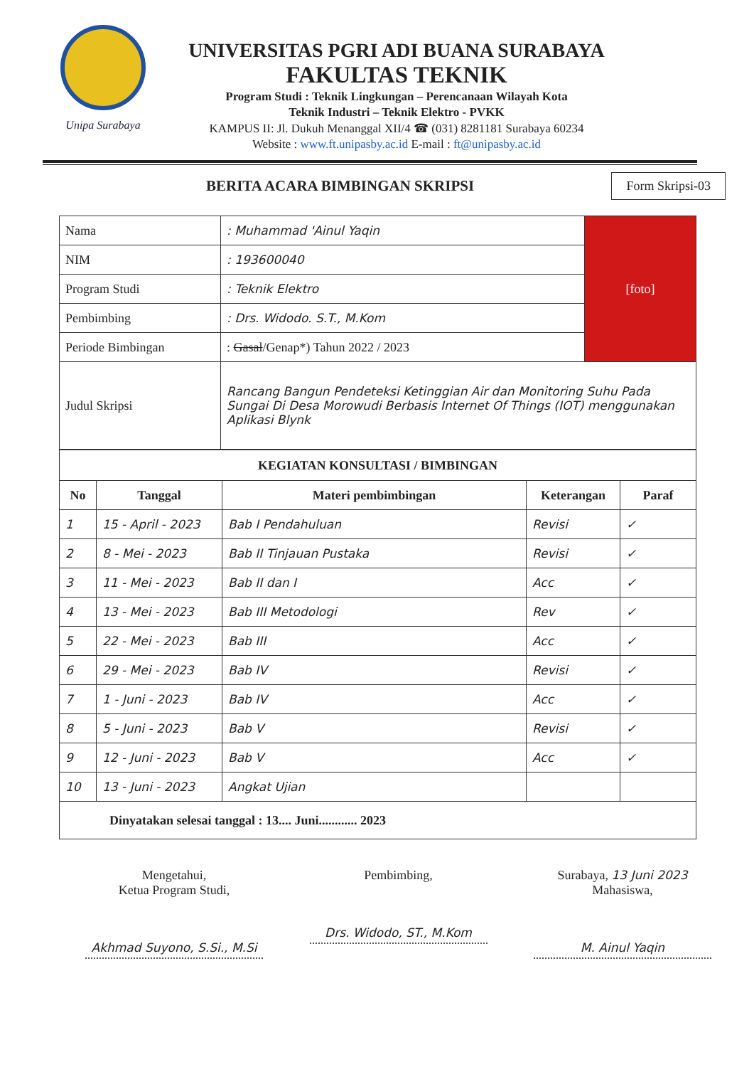Unipa Surabaya
UNIVERSITAS PGRI ADI BUANA SURABAYA
FAKULTAS TEKNIK
Program Studi : Teknik Lingkungan – Perencanaan Wilayah Kota
Teknik Industri – Teknik Elektro - PVKK
KAMPUS II: Jl. Dukuh Menanggal XII/4 ☎ (031) 8281181 Surabaya 60234
Website : www.ft.unipasby.ac.id E-mail : ft@unipasby.ac.id
BERITA ACARA BIMBINGAN SKRIPSI
Form Skripsi-03
| Nama | : Muhammad 'Ainul Yaqin | [foto] |
| NIM | : 193600040 | |
| Program Studi | : Teknik Elektro | |
| Pembimbing | : Drs. Widodo. S.T., M.Kom | |
| Periode Bimbingan | : Gasal /Genap*) Tahun 2022 / 2023 | |
| Judul Skripsi | Rancang Bangun Pendeteksi Ketinggian Air dan Monitoring Suhu Pada Sungai Di Desa Morowudi Berbasis Internet Of Things (IOT) menggunakan Aplikasi Blynk | |
| KEGIATAN KONSULTASI / BIMBINGAN | | | | |
| --- | --- | --- | --- | --- |
| No | Tanggal | Materi pembimbingan | Keterangan | Paraf |
| 1 | 15 - April - 2023 | Bab I Pendahuluan | Revisi | ✓ |
| 2 | 8 - Mei - 2023 | Bab II Tinjauan Pustaka | Revisi | ✓ |
| 3 | 11 - Mei - 2023 | Bab II dan I | Acc | ✓ |
| 4 | 13 - Mei - 2023 | Bab III Metodologi | Rev | ✓ |
| 5 | 22 - Mei - 2023 | Bab III | Acc | ✓ |
| 6 | 29 - Mei - 2023 | Bab IV | Revisi | ✓ |
| 7 | 1 - Juni - 2023 | Bab IV | Acc | ✓ |
| 8 | 5 - Juni - 2023 | Bab V | Revisi | ✓ |
| 9 | 12 - Juni - 2023 | Bab V | Acc | ✓ |
| 10 | 13 - Juni - 2023 | Angkat Ujian | | |
| Dinyatakan selesai tanggal : 13.... Juni............ 2023 | | | | |
Mengetahui,
Ketua Program Studi,
Akhmad Suyono, S.Si., M.Si
Pembimbing,
Drs. Widodo, ST., M.Kom
Surabaya, 13 Juni 2023
Mahasiswa,
M. Ainul Yaqin